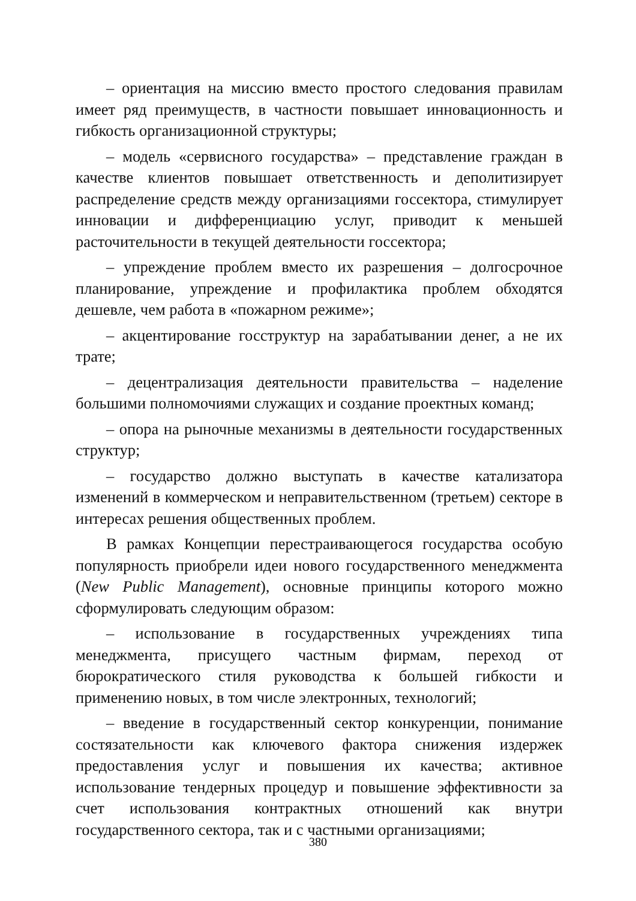– ориентация на миссию вместо простого следования правилам имеет ряд преимуществ, в частности повышает инновационность и гибкость организационной структуры;
– модель «сервисного государства» – представление граждан в качестве клиентов повышает ответственность и деполитизирует распределение средств между организациями госсектора, стимулирует инновации и дифференциацию услуг, приводит к меньшей расточительности в текущей деятельности госсектора;
– упреждение проблем вместо их разрешения – долгосрочное планирование, упреждение и профилактика проблем обходятся дешевле, чем работа в «пожарном режиме»;
– акцентирование госструктур на зарабатывании денег, а не их трате;
– децентрализация деятельности правительства – наделение большими полномочиями служащих и создание проектных команд;
– опора на рыночные механизмы в деятельности государственных структур;
– государство должно выступать в качестве катализатора изменений в коммерческом и неправительственном (третьем) секторе в интересах решения общественных проблем.
В рамках Концепции перестраивающегося государства особую популярность приобрели идеи нового государственного менеджмента (New Public Management), основные принципы которого можно сформулировать следующим образом:
– использование в государственных учреждениях типа менеджмента, присущего частным фирмам, переход от бюрократического стиля руководства к большей гибкости и применению новых, в том числе электронных, технологий;
– введение в государственный сектор конкуренции, понимание состязательности как ключевого фактора снижения издержек предоставления услуг и повышения их качества; активное использование тендерных процедур и повышение эффективности за счет использования контрактных отношений как внутри государственного сектора, так и с частными организациями;
380